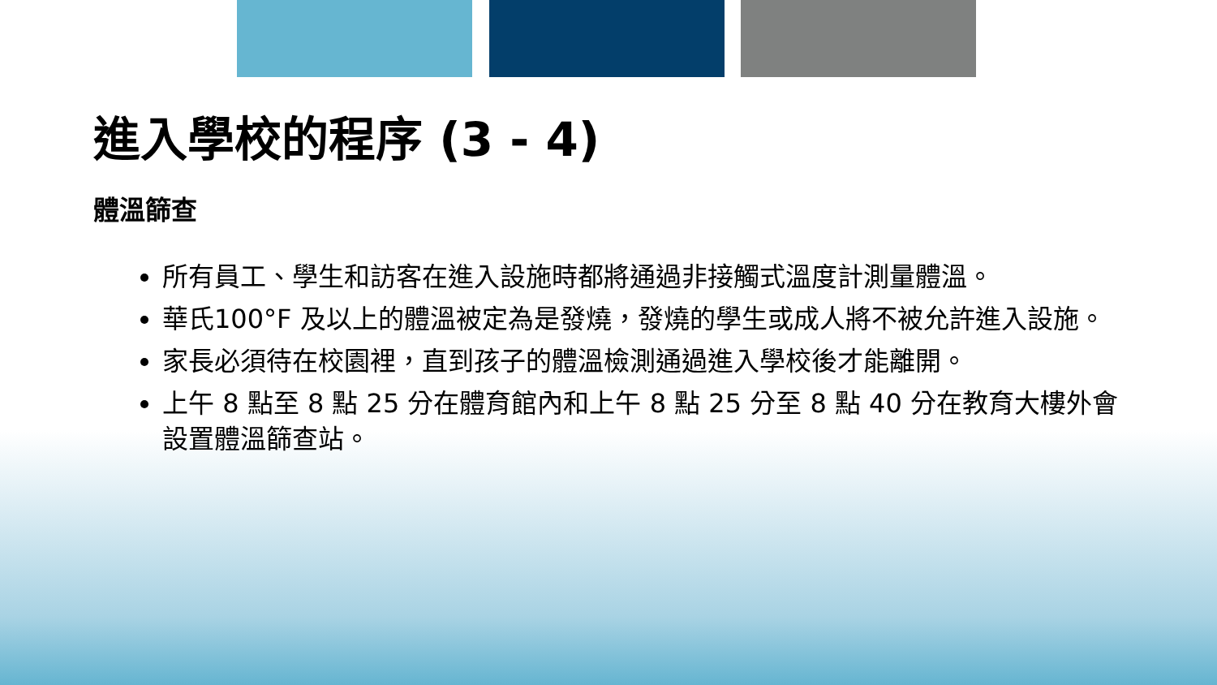進入學校的程序 (3 - 4)
體溫篩查
所有員工、學生和訪客在進入設施時都將通過非接觸式溫度計測量體溫。
華氏100°F 及以上的體溫被定為是發燒，發燒的學生或成人將不被允許進入設施。
家長必須待在校園裡，直到孩子的體溫檢測通過進入學校後才能離開。
上午 8 點至 8 點 25 分在體育館內和上午 8 點 25 分至 8 點 40 分在教育大樓外會設置體溫篩查站。